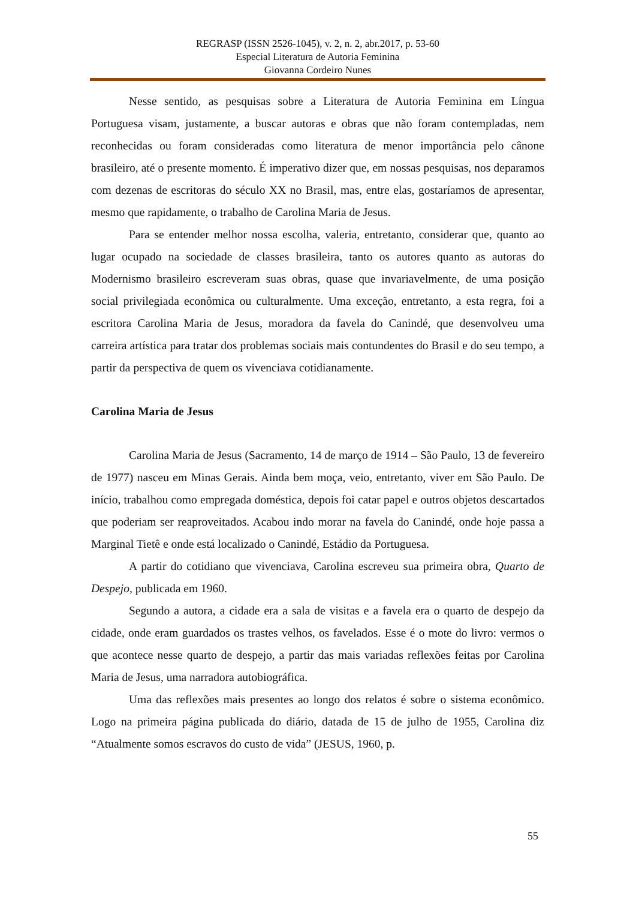REGRASP (ISSN 2526-1045), v. 2, n. 2, abr.2017, p. 53-60
Especial Literatura de Autoria Feminina
Giovanna Cordeiro Nunes
Nesse sentido, as pesquisas sobre a Literatura de Autoria Feminina em Língua Portuguesa visam, justamente, a buscar autoras e obras que não foram contempladas, nem reconhecidas ou foram consideradas como literatura de menor importância pelo cânone brasileiro, até o presente momento. É imperativo dizer que, em nossas pesquisas, nos deparamos com dezenas de escritoras do século XX no Brasil, mas, entre elas, gostaríamos de apresentar, mesmo que rapidamente, o trabalho de Carolina Maria de Jesus.
Para se entender melhor nossa escolha, valeria, entretanto, considerar que, quanto ao lugar ocupado na sociedade de classes brasileira, tanto os autores quanto as autoras do Modernismo brasileiro escreveram suas obras, quase que invariavelmente, de uma posição social privilegiada econômica ou culturalmente. Uma exceção, entretanto, a esta regra, foi a escritora Carolina Maria de Jesus, moradora da favela do Canindé, que desenvolveu uma carreira artística para tratar dos problemas sociais mais contundentes do Brasil e do seu tempo, a partir da perspectiva de quem os vivenciava cotidianamente.
Carolina Maria de Jesus
Carolina Maria de Jesus (Sacramento, 14 de março de 1914 – São Paulo, 13 de fevereiro de 1977) nasceu em Minas Gerais. Ainda bem moça, veio, entretanto, viver em São Paulo. De início, trabalhou como empregada doméstica, depois foi catar papel e outros objetos descartados que poderiam ser reaproveitados. Acabou indo morar na favela do Canindé, onde hoje passa a Marginal Tietê e onde está localizado o Canindé, Estádio da Portuguesa.
A partir do cotidiano que vivenciava, Carolina escreveu sua primeira obra, Quarto de Despejo, publicada em 1960.
Segundo a autora, a cidade era a sala de visitas e a favela era o quarto de despejo da cidade, onde eram guardados os trastes velhos, os favelados. Esse é o mote do livro: vermos o que acontece nesse quarto de despejo, a partir das mais variadas reflexões feitas por Carolina Maria de Jesus, uma narradora autobiográfica.
Uma das reflexões mais presentes ao longo dos relatos é sobre o sistema econômico. Logo na primeira página publicada do diário, datada de 15 de julho de 1955, Carolina diz “Atualmente somos escravos do custo de vida” (JESUS, 1960, p.
55